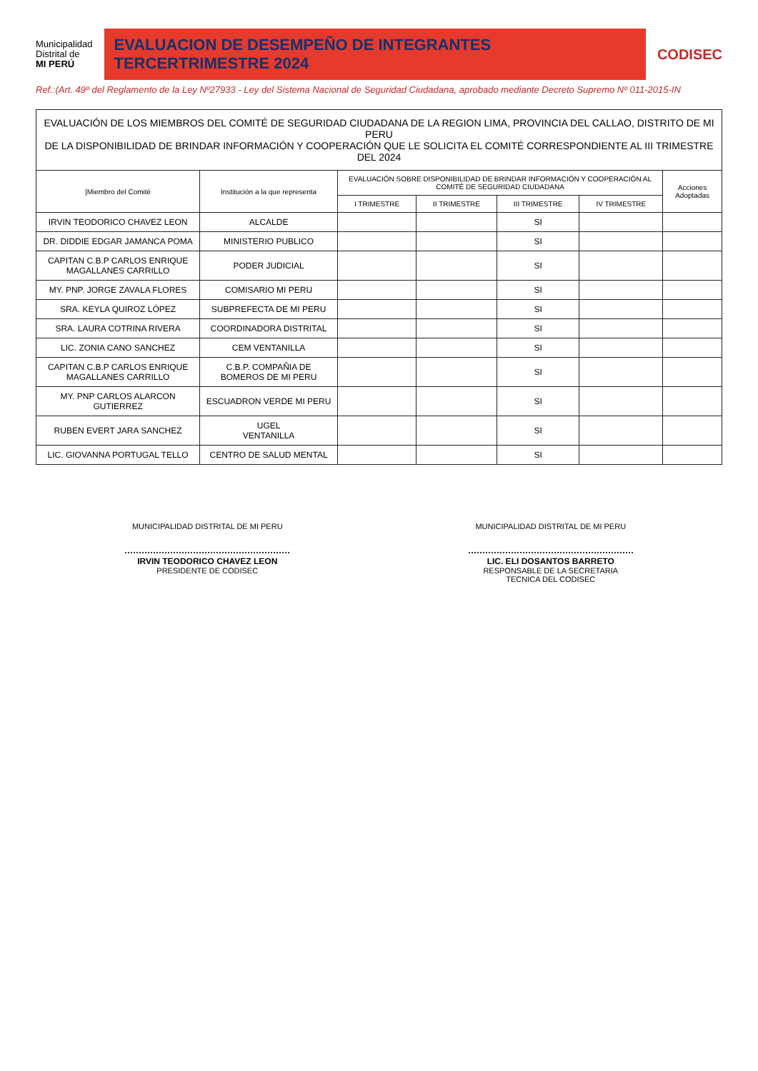Municipalidad
Distrital de
MI PERÚ
EVALUACION DE DESEMPEÑO DE INTEGRANTES TERCERTRIMESTRE 2024
CODISEC
Ref.:(Art. 49º del Reglamento de la Ley Nº27933 - Ley del Sistema Nacional de Seguridad Ciudadana, aprobado mediante Decreto Supremo Nº 011-2015-IN
| EVALUACIÓN DE LOS MIEMBROS DEL COMITÉ DE SEGURIDAD CIUDADANA DE LA REGION LIMA, PROVINCIA DEL CALLAO, DISTRITO DE MI PERU DE LA DISPONIBILIDAD DE BRINDAR INFORMACIÓN Y COOPERACIÓN QUE LE SOLICITA EL COMITÉ CORRESPONDIENTE AL III TRIMESTRE DEL 2024 | | | | | | |
| --- | --- | --- | --- | --- | --- | --- |
| /Miembro del Comité | Institución a la que representa | EVALUACIÓN SOBRE DISPONIBILIDAD DE BRINDAR INFORMACIÓN Y COOPERACIÓN AL COMITÉ DE SEGURIDAD CIUDADANA | | | | Acciones Adoptadas |
| | | I TRIMESTRE | II TRIMESTRE | III TRIMESTRE | IV TRIMESTRE | |
| IRVIN TEODORICO CHAVEZ LEON | ALCALDE | | | SI | | |
| DR. DIDDIE EDGAR JAMANCA POMA | MINISTERIO PUBLICO | | | SI | | |
| CAPITAN C.B.P CARLOS ENRIQUE MAGALLANES CARRILLO | PODER JUDICIAL | | | SI | | |
| MY. PNP. JORGE ZAVALA FLORES | COMISARIO MI PERU | | | SI | | |
| SRA. KEYLA QUIROZ LÓPEZ | SUBPREFECTA DE MI PERU | | | SI | | |
| SRA. LAURA COTRINA RIVERA | COORDINADORA DISTRITAL | | | SI | | |
| LIC. ZONIA CANO SANCHEZ | CEM VENTANILLA | | | SI | | |
| CAPITAN C.B.P CARLOS ENRIQUE MAGALLANES CARRILLO | C.B.P. COMPAÑIA DE BOMEROS DE MI PERU | | | SI | | |
| MY. PNP CARLOS ALARCON GUTIERREZ | ESCUADRON VERDE MI PERU | | | SI | | |
| RUBEN EVERT JARA SANCHEZ | UGEL VENTANILLA | | | SI | | |
| LIC. GIOVANNA PORTUGAL TELLO | CENTRO DE SALUD MENTAL | | | SI | | |
MUNICIPALIDAD DISTRITAL DE MI PERU
IRVIN TEODORICO CHAVEZ LEON
PRESIDENTE DE CODISEC
MUNICIPALIDAD DISTRITAL DE MI PERU
LIC. ELI DOSANTOS BARRETO
RESPONSABLE DE LA SECRETARIA
TECNICA DEL CODISEC